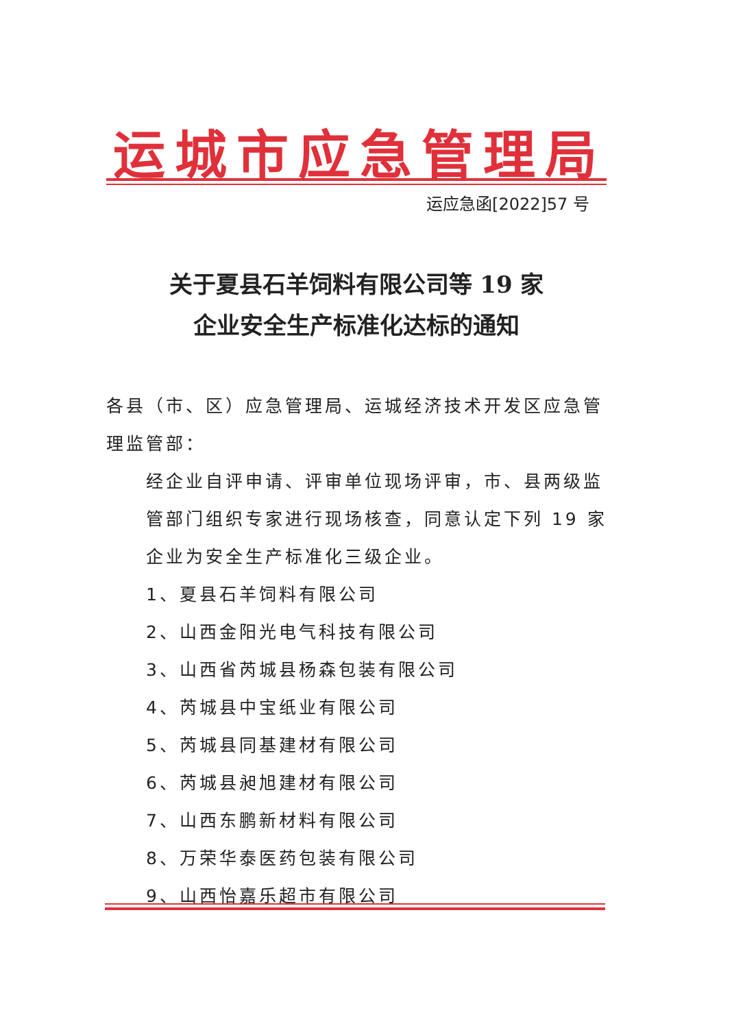运城市应急管理局
运应急函[2022]57 号
关于夏县石羊饲料有限公司等 19 家
企业安全生产标准化达标的通知
各县（市、区）应急管理局、运城经济技术开发区应急管理监管部：
经企业自评申请、评审单位现场评审，市、县两级监管部门组织专家进行现场核查，同意认定下列 19 家企业为安全生产标准化三级企业。
1、夏县石羊饲料有限公司
2、山西金阳光电气科技有限公司
3、山西省芮城县杨森包装有限公司
4、芮城县中宝纸业有限公司
5、芮城县同基建材有限公司
6、芮城县昶旭建材有限公司
7、山西东鹏新材料有限公司
8、万荣华泰医药包装有限公司
9、山西怡嘉乐超市有限公司